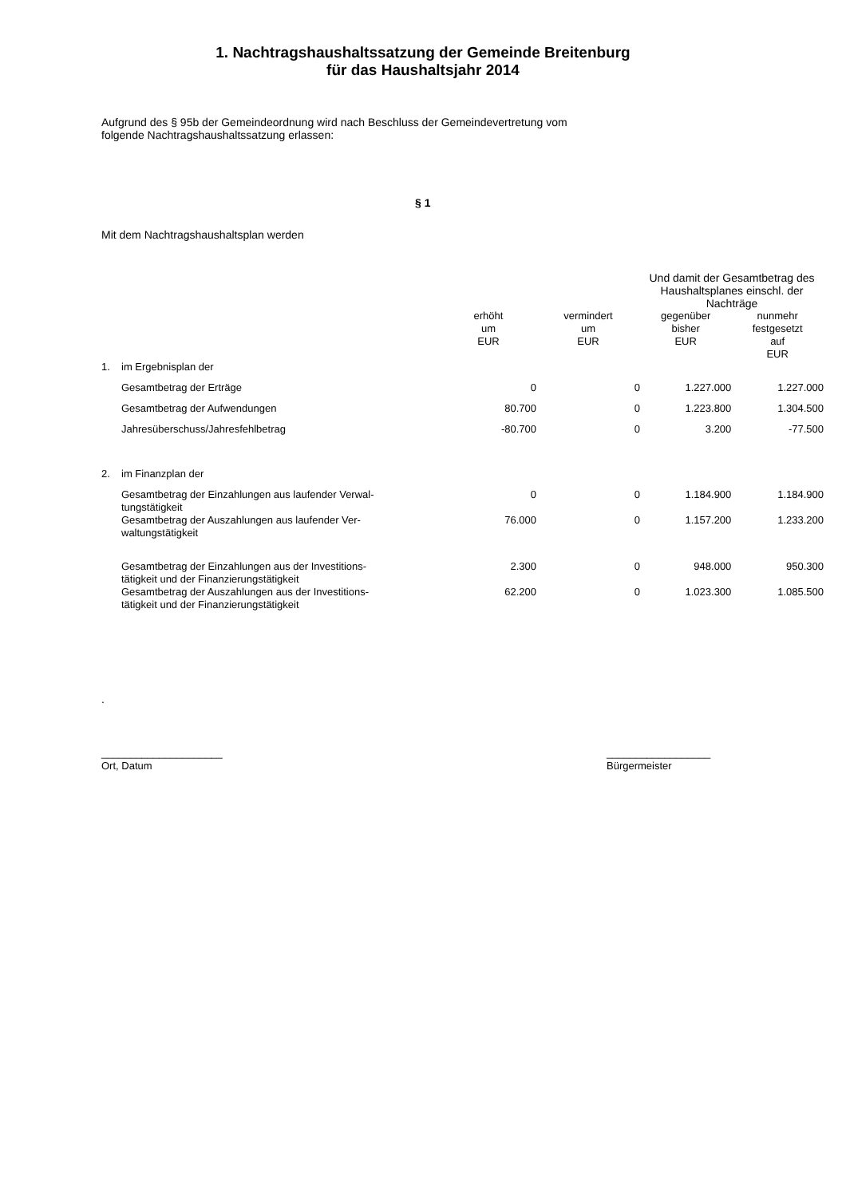1. Nachtragshaushaltssatzung der Gemeinde Breitenburg
für das Haushaltsjahr 2014
Aufgrund des § 95b der Gemeindeordnung wird nach Beschluss der Gemeindevertretung vom
folgende Nachtragshaushaltssatzung erlassen:
§ 1
Mit dem Nachtragshaushaltsplan werden
| | | | | Und damit der Gesamtbetrag des Haushaltsplanes einschl. der Nachträge | |
| | | erhöht um EUR | vermindert um EUR | gegenüber bisher EUR | nunmehr festgesetzt auf EUR |
| 1. | im Ergebnisplan der | | | | |
| | Gesamtbetrag der Erträge | 0 | 0 | 1.227.000 | 1.227.000 |
| | Gesamtbetrag der Aufwendungen | 80.700 | 0 | 1.223.800 | 1.304.500 |
| | Jahresüberschuss/Jahresfehlbetrag | -80.700 | 0 | 3.200 | -77.500 |
| 2. | im Finanzplan der | | | | |
| | Gesamtbetrag der Einzahlungen aus laufender Verwal- tungstätigkeit | 0 | 0 | 1.184.900 | 1.184.900 |
| | Gesamtbetrag der Auszahlungen aus laufender Ver- waltungstätigkeit | 76.000 | 0 | 1.157.200 | 1.233.200 |
| | Gesamtbetrag der Einzahlungen aus der Investitions- tätigkeit und der Finanzierungstätigkeit | 2.300 | 0 | 948.000 | 950.300 |
| | Gesamtbetrag der Auszahlungen aus der Investitions- tätigkeit und der Finanzierungstätigkeit | 62.200 | 0 | 1.023.300 | 1.085.500 |
.
_____________________
Ort, Datum
__________________
Bürgermeister